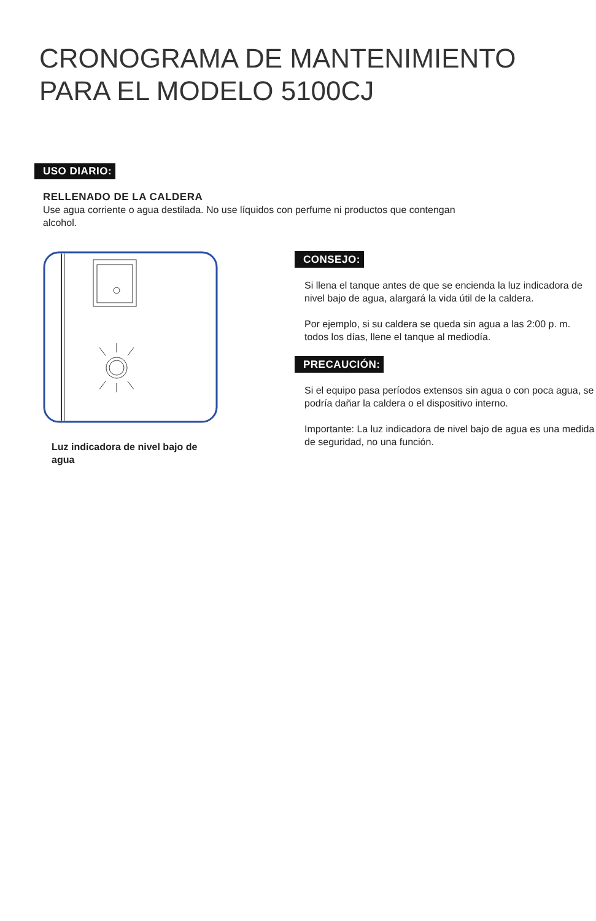CRONOGRAMA DE MANTENIMIENTO
PARA EL MODELO 5100CJ
USO DIARIO:
RELLENADO DE LA CALDERA
Use agua corriente o agua destilada. No use líquidos con perfume ni productos que contengan alcohol.
Luz indicadora de nivel bajo de agua
CONSEJO:
Si llena el tanque antes de que se encienda la luz indicadora de nivel bajo de agua, alargará la vida útil de la caldera.
Por ejemplo, si su caldera se queda sin agua a las 2:00 p. m. todos los días, llene el tanque al mediodía.
PRECAUCIÓN:
Si el equipo pasa períodos extensos sin agua o con poca agua, se podría dañar la caldera o el dispositivo interno.
Importante: La luz indicadora de nivel bajo de agua es una medida de seguridad, no una función.